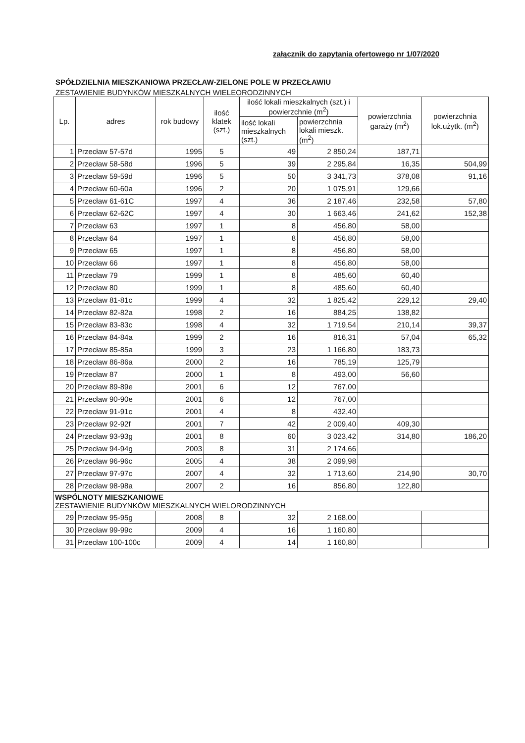załącznik do zapytania ofertowego nr 1/07/2020
SPÓŁDZIELNIA MIESZKANIOWA PRZECŁAW-ZIELONE POLE W PRZECŁAWIU
ZESTAWIENIE BUDYNKÓW MIESZKALNYCH WIELEORODZINNYCH
| Lp. | adres | rok budowy | ilość klatek (szt.) | ilość lokali mieszkalnych (szt.) i powierzchnie (m<sup>2</sup>) | | powierzchnia garaży (m<sup>2</sup>) | powierzchnia lok.użytk. (m<sup>2</sup>) |
| --- | --- | --- | --- | --- | --- | --- | --- |
| | | | | ilość lokali mieszkalnych (szt.) | powierzchnia lokali mieszk. (m<sup>2</sup>) | | |
| 1 | Przecław 57-57d | 1995 | 5 | 49 | 2 850,24 | 187,71 | |
| 2 | Przecław 58-58d | 1996 | 5 | 39 | 2 295,84 | 16,35 | 504,99 |
| 3 | Przecław 59-59d | 1996 | 5 | 50 | 3 341,73 | 378,08 | 91,16 |
| 4 | Przecław 60-60a | 1996 | 2 | 20 | 1 075,91 | 129,66 | |
| 5 | Przecław 61-61C | 1997 | 4 | 36 | 2 187,46 | 232,58 | 57,80 |
| 6 | Przecław 62-62C | 1997 | 4 | 30 | 1 663,46 | 241,62 | 152,38 |
| 7 | Przecław 63 | 1997 | 1 | 8 | 456,80 | 58,00 | |
| 8 | Przecław 64 | 1997 | 1 | 8 | 456,80 | 58,00 | |
| 9 | Przecław 65 | 1997 | 1 | 8 | 456,80 | 58,00 | |
| 10 | Przecław 66 | 1997 | 1 | 8 | 456,80 | 58,00 | |
| 11 | Przecław 79 | 1999 | 1 | 8 | 485,60 | 60,40 | |
| 12 | Przecław 80 | 1999 | 1 | 8 | 485,60 | 60,40 | |
| 13 | Przecław 81-81c | 1999 | 4 | 32 | 1 825,42 | 229,12 | 29,40 |
| 14 | Przecław 82-82a | 1998 | 2 | 16 | 884,25 | 138,82 | |
| 15 | Przecław 83-83c | 1998 | 4 | 32 | 1 719,54 | 210,14 | 39,37 |
| 16 | Przecław 84-84a | 1999 | 2 | 16 | 816,31 | 57,04 | 65,32 |
| 17 | Przecław 85-85a | 1999 | 3 | 23 | 1 166,80 | 183,73 | |
| 18 | Przecław 86-86a | 2000 | 2 | 16 | 785,19 | 125,79 | |
| 19 | Przecław 87 | 2000 | 1 | 8 | 493,00 | 56,60 | |
| 20 | Przecław 89-89e | 2001 | 6 | 12 | 767,00 | | |
| 21 | Przecław 90-90e | 2001 | 6 | 12 | 767,00 | | |
| 22 | Przecław 91-91c | 2001 | 4 | 8 | 432,40 | | |
| 23 | Przecław 92-92f | 2001 | 7 | 42 | 2 009,40 | 409,30 | |
| 24 | Przecław 93-93g | 2001 | 8 | 60 | 3 023,42 | 314,80 | 186,20 |
| 25 | Przecław 94-94g | 2003 | 8 | 31 | 2 174,66 | | |
| 26 | Przecław 96-96c | 2005 | 4 | 38 | 2 099,98 | | |
| 27 | Przecław 97-97c | 2007 | 4 | 32 | 1 713,60 | 214,90 | 30,70 |
| 28 | Przecław 98-98a | 2007 | 2 | 16 | 856,80 | 122,80 | |
| WSPÓLNOTY MIESZKANIOWE ZESTAWIENIE BUDYNKÓW MIESZKALNYCH WIELORODZINNYCH | | | | | | | |
| 29 | Przecław 95-95g | 2008 | 8 | 32 | 2 168,00 | | |
| 30 | Przecław 99-99c | 2009 | 4 | 16 | 1 160,80 | | |
| 31 | Przecław 100-100c | 2009 | 4 | 14 | 1 160,80 | | |